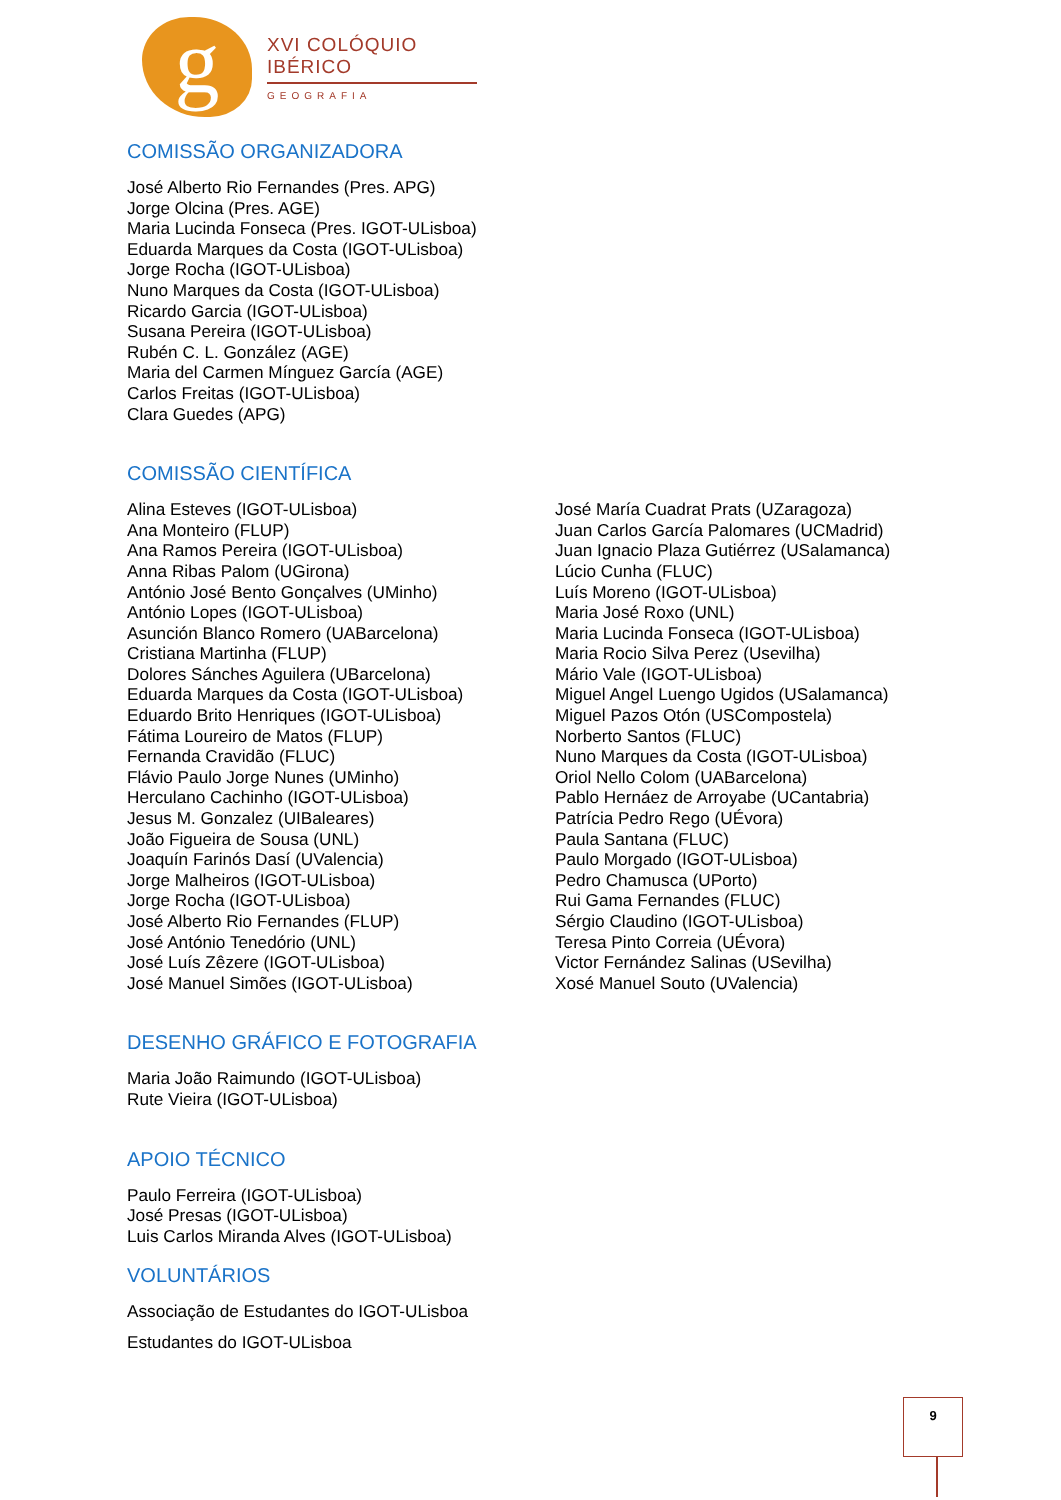g
XVI COLÓQUIO IBÉRICO
GEOGRAFIA
COMISSÃO ORGANIZADORA
José Alberto Rio Fernandes (Pres. APG)
Jorge Olcina (Pres. AGE)
Maria Lucinda Fonseca (Pres. IGOT-ULisboa)
Eduarda Marques da Costa (IGOT-ULisboa)
Jorge Rocha (IGOT-ULisboa)
Nuno Marques da Costa (IGOT-ULisboa)
Ricardo Garcia (IGOT-ULisboa)
Susana Pereira (IGOT-ULisboa)
Rubén C. L. González (AGE)
Maria del Carmen Mínguez García (AGE)
Carlos Freitas (IGOT-ULisboa)
Clara Guedes (APG)
COMISSÃO CIENTÍFICA
Alina Esteves (IGOT-ULisboa)
Ana Monteiro (FLUP)
Ana Ramos Pereira (IGOT-ULisboa)
Anna Ribas Palom (UGirona)
António José Bento Gonçalves (UMinho)
António Lopes (IGOT-ULisboa)
Asunción Blanco Romero (UABarcelona)
Cristiana Martinha (FLUP)
Dolores Sánches Aguilera (UBarcelona)
Eduarda Marques da Costa (IGOT-ULisboa)
Eduardo Brito Henriques (IGOT-ULisboa)
Fátima Loureiro de Matos (FLUP)
Fernanda Cravidão (FLUC)
Flávio Paulo Jorge Nunes (UMinho)
Herculano Cachinho (IGOT-ULisboa)
Jesus M. Gonzalez (UIBaleares)
João Figueira de Sousa (UNL)
Joaquín Farinós Dasí (UValencia)
Jorge Malheiros (IGOT-ULisboa)
Jorge Rocha (IGOT-ULisboa)
José Alberto Rio Fernandes (FLUP)
José António Tenedório (UNL)
José Luís Zêzere (IGOT-ULisboa)
José Manuel Simões (IGOT-ULisboa)
José María Cuadrat Prats (UZaragoza)
Juan Carlos García Palomares (UCMadrid)
Juan Ignacio Plaza Gutiérrez (USalamanca)
Lúcio Cunha (FLUC)
Luís Moreno (IGOT-ULisboa)
Maria José Roxo (UNL)
Maria Lucinda Fonseca (IGOT-ULisboa)
Maria Rocio Silva Perez (Usevilha)
Mário Vale (IGOT-ULisboa)
Miguel Angel Luengo Ugidos (USalamanca)
Miguel Pazos Otón (USCompostela)
Norberto Santos (FLUC)
Nuno Marques da Costa (IGOT-ULisboa)
Oriol Nello Colom (UABarcelona)
Pablo Hernáez de Arroyabe (UCantabria)
Patrícia Pedro Rego (UÉvora)
Paula Santana (FLUC)
Paulo Morgado (IGOT-ULisboa)
Pedro Chamusca (UPorto)
Rui Gama Fernandes (FLUC)
Sérgio Claudino (IGOT-ULisboa)
Teresa Pinto Correia (UÉvora)
Victor Fernández Salinas (USevilha)
Xosé Manuel Souto (UValencia)
DESENHO GRÁFICO E FOTOGRAFIA
Maria João Raimundo (IGOT-ULisboa)
Rute Vieira (IGOT-ULisboa)
APOIO TÉCNICO
Paulo Ferreira (IGOT-ULisboa)
José Presas (IGOT-ULisboa)
Luis Carlos Miranda Alves (IGOT-ULisboa)
VOLUNTÁRIOS
Associação de Estudantes do IGOT-ULisboa
Estudantes do IGOT-ULisboa
9